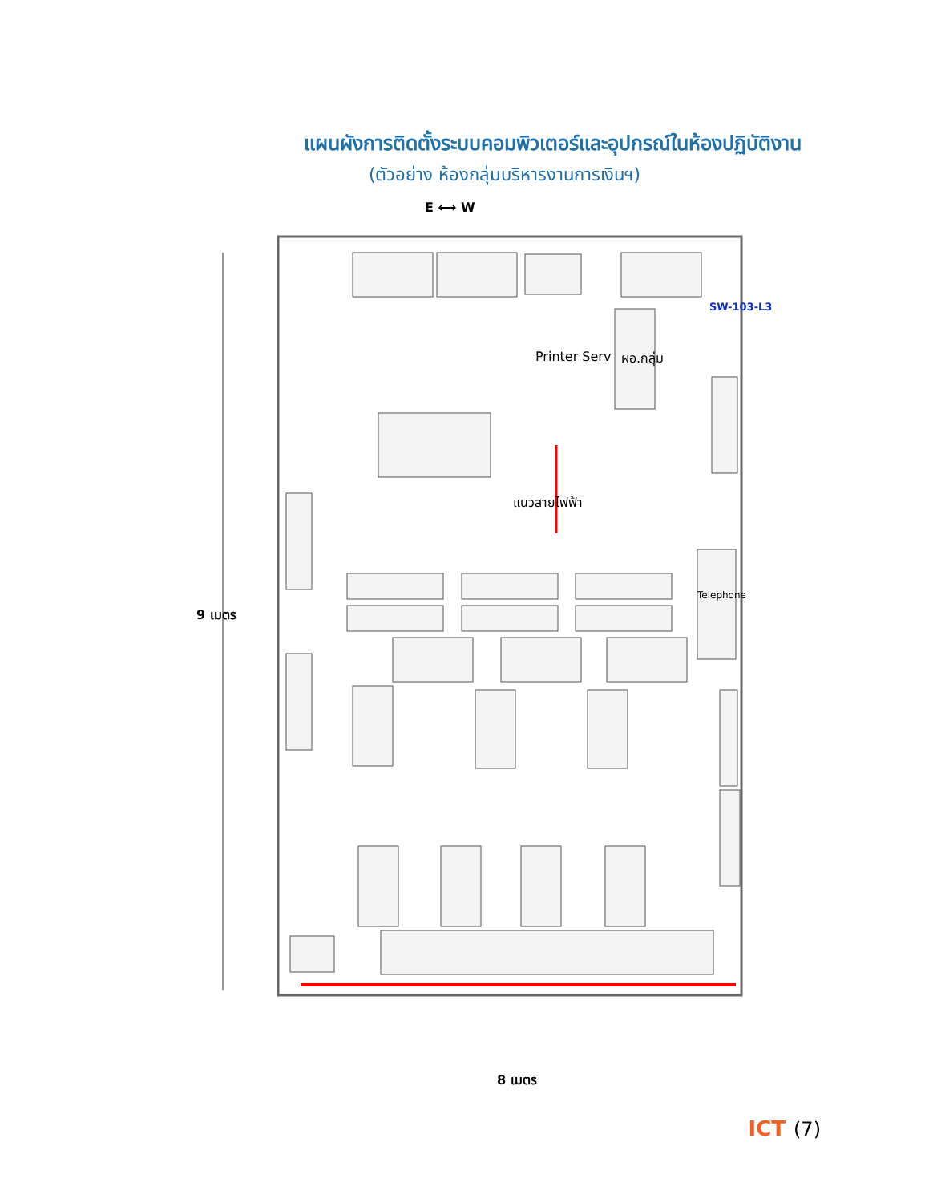แผนผังการติดตั้งระบบคอมพิวเตอร์และอุปกรณ์ในห้องปฏิบัติงาน
(ตัวอย่าง ห้องกลุ่มบริหารงานการเงินฯ)
E ⟷ W
SW-103-L3
Printer Serv ผอ.กลุ่ม
แนวสายไฟฟ้า
Telephone
9 เมตร
8 เมตร
ICT (7)